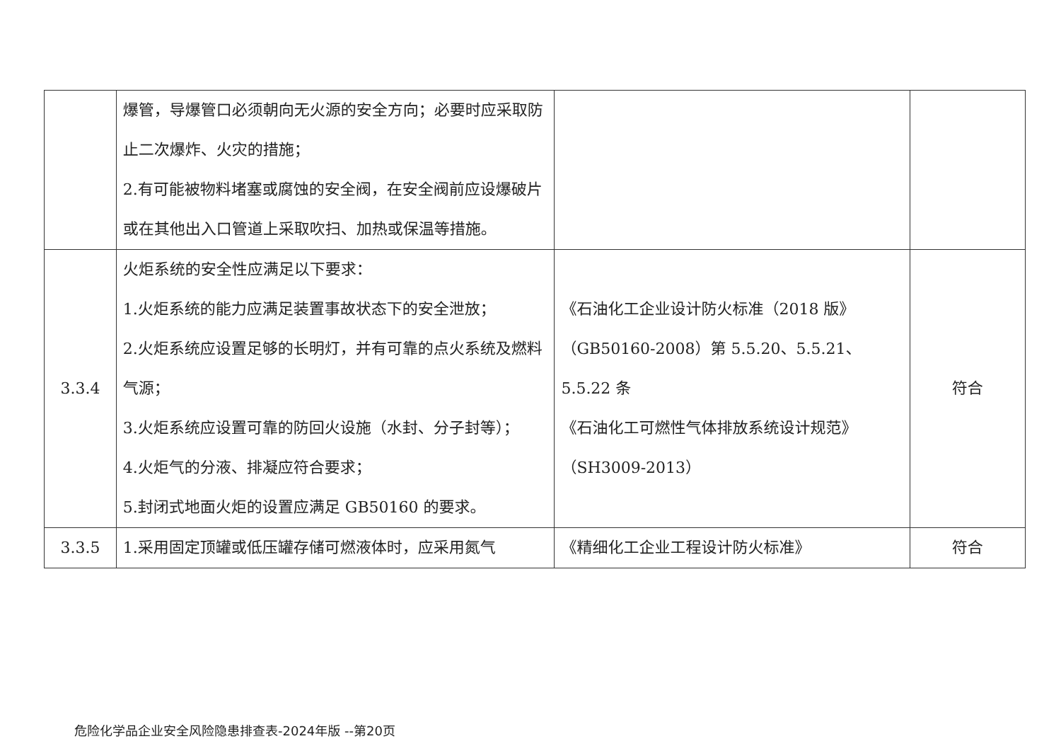| | 爆管，导爆管口必须朝向无火源的安全方向；必要时应采取防止二次爆炸、火灾的措施； 2.有可能被物料堵塞或腐蚀的安全阀，在安全阀前应设爆破片或在其他出入口管道上采取吹扫、加热或保温等措施。 | | |
| 3.3.4 | 火炬系统的安全性应满足以下要求： 1.火炬系统的能力应满足装置事故状态下的安全泄放； 2.火炬系统应设置足够的长明灯，并有可靠的点火系统及燃料气源； 3.火炬系统应设置可靠的防回火设施（水封、分子封等）； 4.火炬气的分液、排凝应符合要求； 5.封闭式地面火炬的设置应满足 GB50160 的要求。 | 《石油化工企业设计防火标准（2018 版》（GB50160-2008）第 5.5.20、5.5.21、5.5.22 条 《石油化工可燃性气体排放系统设计规范》（SH3009-2013） | 符合 |
| 3.3.5 | 1.采用固定顶罐或低压罐存储可燃液体时，应采用氮气 | 《精细化工企业工程设计防火标准》 | 符合 |
危险化学品企业安全风险隐患排查表-2024年版 --第20页